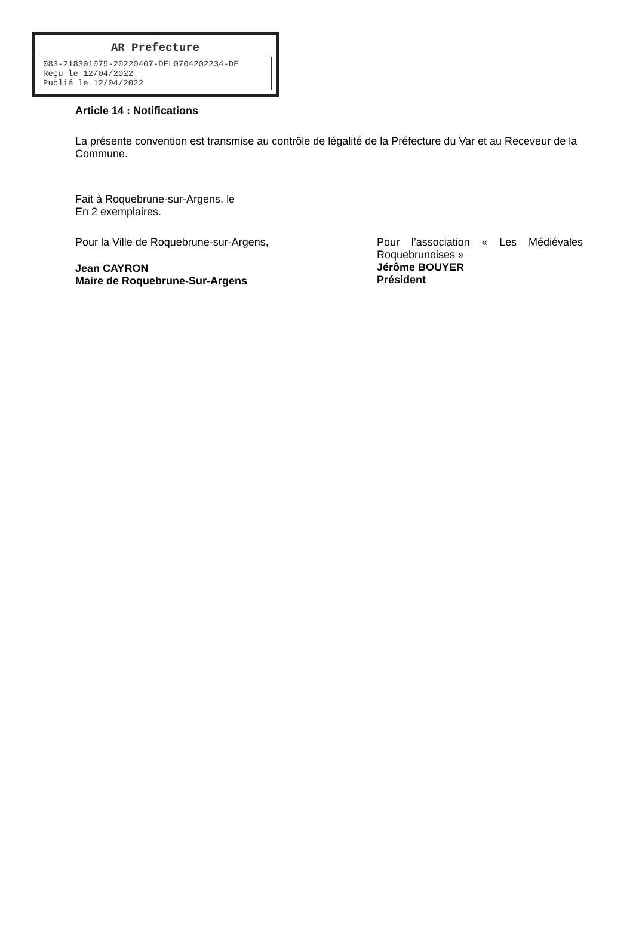AR Prefecture
083-218301075-20220407-DEL0704202234-DE
Reçu le 12/04/2022
Publié le 12/04/2022
Article 14 : Notifications
La présente convention est transmise au contrôle de légalité de la Préfecture du Var et au Receveur de la Commune.
Fait à Roquebrune-sur-Argens, le
En 2 exemplaires.
Pour la Ville de Roquebrune-sur-Argens,
Jean CAYRON
Maire de Roquebrune-Sur-Argens
Pour l’association « Les Médiévales Roquebrunoises »
Jérôme BOUYER
Président